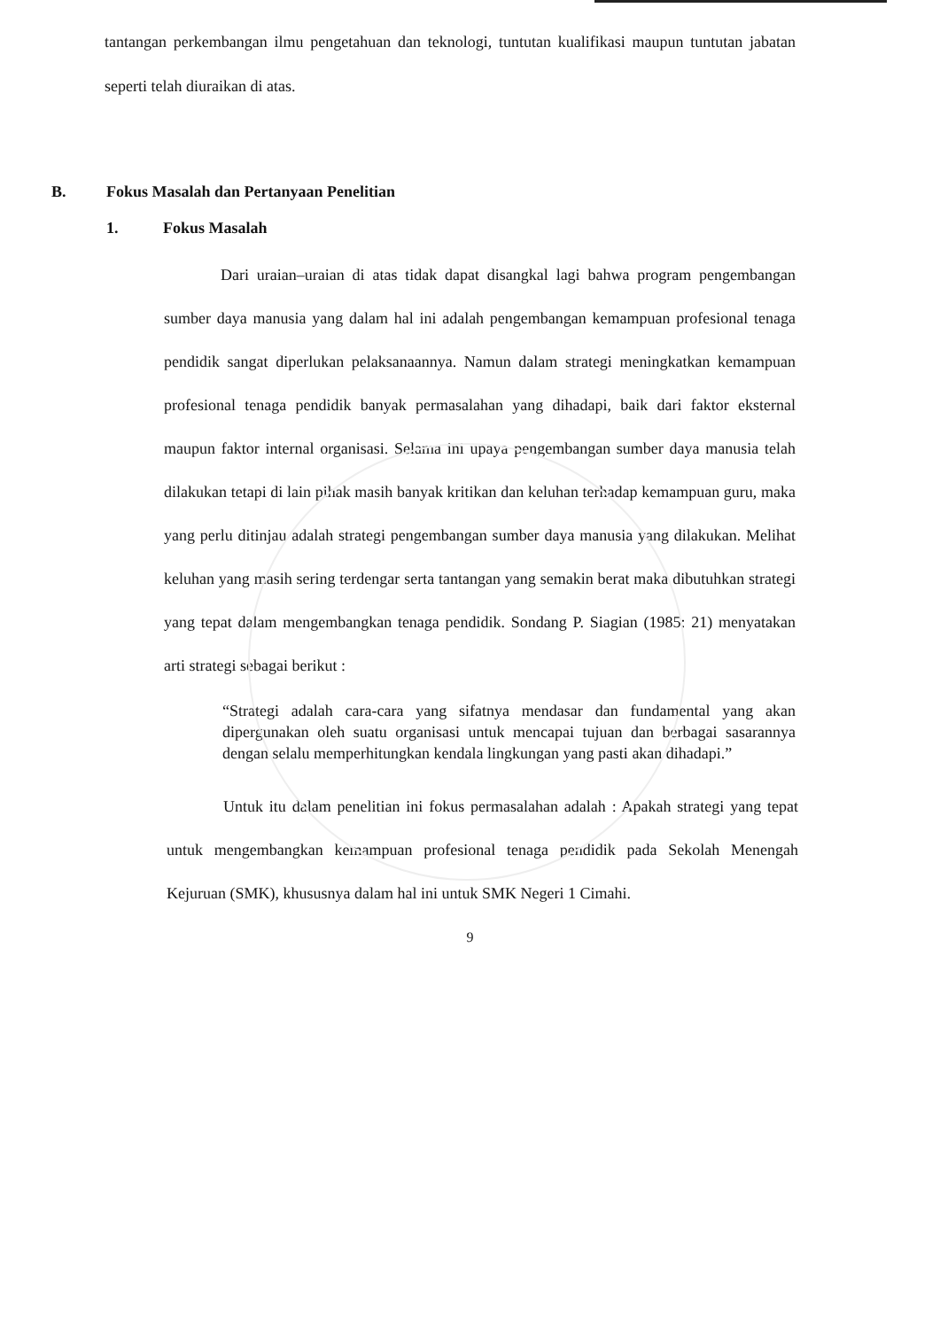tantangan perkembangan ilmu pengetahuan dan teknologi, tuntutan kualifikasi maupun tuntutan jabatan seperti telah diuraikan di atas.
B. Fokus Masalah dan Pertanyaan Penelitian
1. Fokus Masalah
Dari uraian–uraian di atas tidak dapat disangkal lagi bahwa program pengembangan sumber daya manusia yang dalam hal ini adalah pengembangan kemampuan profesional tenaga pendidik sangat diperlukan pelaksanaannya. Namun dalam strategi meningkatkan kemampuan profesional tenaga pendidik banyak permasalahan yang dihadapi, baik dari faktor eksternal maupun faktor internal organisasi. Selama ini upaya pengembangan sumber daya manusia telah dilakukan tetapi di lain pihak masih banyak kritikan dan keluhan terhadap kemampuan guru, maka yang perlu ditinjau adalah strategi pengembangan sumber daya manusia yang dilakukan. Melihat keluhan yang masih sering terdengar serta tantangan yang semakin berat maka dibutuhkan strategi yang tepat dalam mengembangkan tenaga pendidik. Sondang P. Siagian (1985: 21) menyatakan arti strategi sebagai berikut :
“Strategi adalah cara-cara yang sifatnya mendasar dan fundamental yang akan dipergunakan oleh suatu organisasi untuk mencapai tujuan dan berbagai sasarannya dengan selalu memperhitungkan kendala lingkungan yang pasti akan dihadapi.”
Untuk itu dalam penelitian ini fokus permasalahan adalah : Apakah strategi yang tepat untuk mengembangkan kemampuan profesional tenaga pendidik pada Sekolah Menengah Kejuruan (SMK), khususnya dalam hal ini untuk SMK Negeri 1 Cimahi.
9